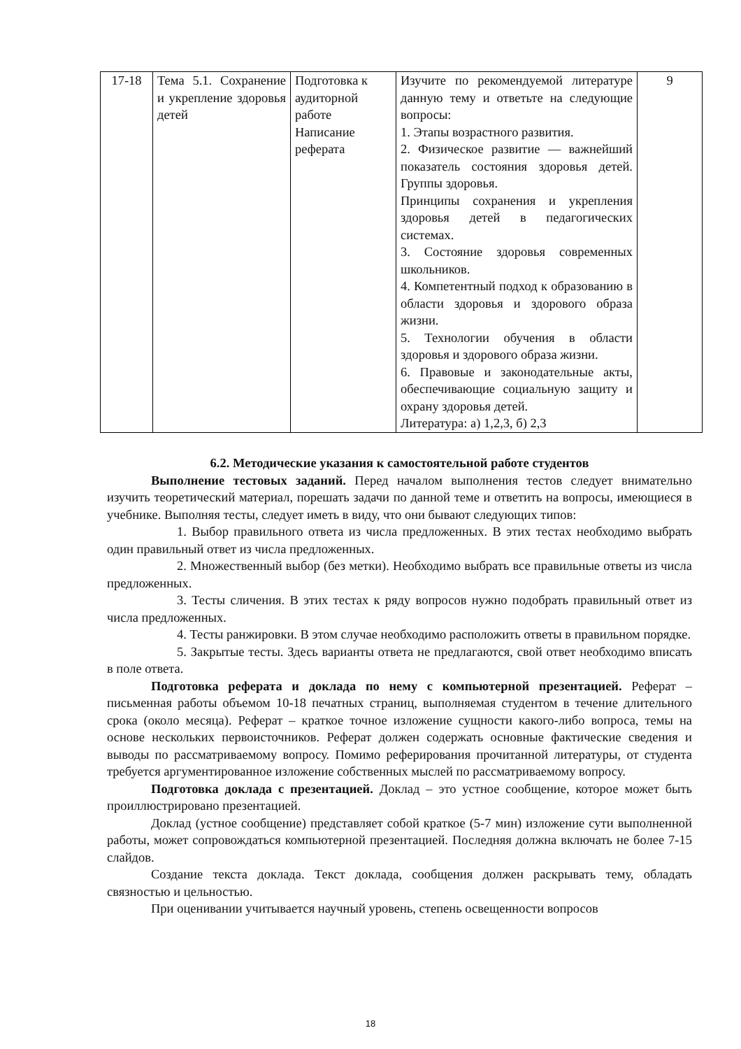| 17-18 | Тема 5.1. Сохранение и укрепление здоровья детей | Подготовка к аудиторной работе Написание реферата | Изучите по рекомендуемой литературе данную тему и ответьте на следующие вопросы: 1. Этапы возрастного развития. 2. Физическое развитие — важнейший показатель состояния здоровья детей. Группы здоровья. Принципы сохранения и укрепления здоровья детей в педагогических системах. 3. Состояние здоровья современных школьников. 4. Компетентный подход к образованию в области здоровья и здорового образа жизни. 5. Технологии обучения в области здоровья и здорового образа жизни. 6. Правовые и законодательные акты, обеспечивающие социальную защиту и охрану здоровья детей. Литература: а) 1,2,3, б) 2,3 | 9 |
6.2. Методические указания к самостоятельной работе студентов
Выполнение тестовых заданий. Перед началом выполнения тестов следует внимательно изучить теоретический материал, порешать задачи по данной теме и ответить на вопросы, имеющиеся в учебнике. Выполняя тесты, следует иметь в виду, что они бывают следующих типов:
1. Выбор правильного ответа из числа предложенных. В этих тестах необходимо выбрать один правильный ответ из числа предложенных.
2. Множественный выбор (без метки). Необходимо выбрать все правильные ответы из числа предложенных.
3. Тесты сличения. В этих тестах к ряду вопросов нужно подобрать правильный ответ из числа предложенных.
4. Тесты ранжировки. В этом случае необходимо расположить ответы в правильном порядке.
5. Закрытые тесты. Здесь варианты ответа не предлагаются, свой ответ необходимо вписать в поле ответа.
Подготовка реферата и доклада по нему с компьютерной презентацией. Реферат – письменная работы объемом 10-18 печатных страниц, выполняемая студентом в течение длительного срока (около месяца). Реферат – краткое точное изложение сущности какого-либо вопроса, темы на основе нескольких первоисточников. Реферат должен содержать основные фактические сведения и выводы по рассматриваемому вопросу. Помимо реферирования прочитанной литературы, от студента требуется аргументированное изложение собственных мыслей по рассматриваемому вопросу.
Подготовка доклада с презентацией. Доклад – это устное сообщение, которое может быть проиллюстрировано презентацией.
Доклад (устное сообщение) представляет собой краткое (5-7 мин) изложение сути выполненной работы, может сопровождаться компьютерной презентацией. Последняя должна включать не более 7-15 слайдов.
Создание текста доклада. Текст доклада, сообщения должен раскрывать тему, обладать связностью и цельностью.
При оценивании учитывается научный уровень, степень освещенности вопросов
18